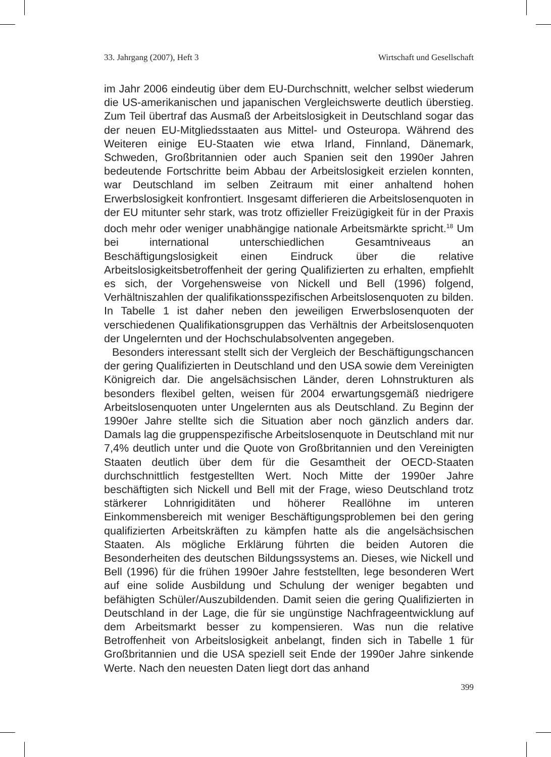33. Jahrgang (2007), Heft 3 Wirtschaft und Gesellschaft
im Jahr 2006 eindeutig über dem EU-Durchschnitt, welcher selbst wiederum die US-amerikanischen und japanischen Vergleichswerte deutlich überstieg. Zum Teil übertraf das Ausmaß der Arbeitslosigkeit in Deutschland sogar das der neuen EU-Mitgliedsstaaten aus Mittel- und Osteuropa. Während des Weiteren einige EU-Staaten wie etwa Irland, Finnland, Dänemark, Schweden, Großbritannien oder auch Spanien seit den 1990er Jahren bedeutende Fortschritte beim Abbau der Arbeitslosigkeit erzielen konnten, war Deutschland im selben Zeitraum mit einer anhaltend hohen Erwerbslosigkeit konfrontiert. Insgesamt differieren die Arbeitslosenquoten in der EU mitunter sehr stark, was trotz offizieller Freizügigkeit für in der Praxis doch mehr oder weniger unabhängige nationale Arbeitsmärkte spricht.<sup>18</sup> Um bei international unterschiedlichen Gesamtniveaus an Beschäftigungslosigkeit einen Eindruck über die relative Arbeitslosigkeitsbetroffenheit der gering Qualifizierten zu erhalten, empfiehlt es sich, der Vorgehensweise von Nickell und Bell (1996) folgend, Verhältniszahlen der qualifikationsspezifischen Arbeitslosenquoten zu bilden. In Tabelle 1 ist daher neben den jeweiligen Erwerbslosenquoten der verschiedenen Qualifikationsgruppen das Verhältnis der Arbeitslosenquoten der Ungelernten und der Hochschulabsolventen angegeben.
Besonders interessant stellt sich der Vergleich der Beschäftigungschancen der gering Qualifizierten in Deutschland und den USA sowie dem Vereinigten Königreich dar. Die angelsächsischen Länder, deren Lohnstrukturen als besonders flexibel gelten, weisen für 2004 erwartungsgemäß niedrigere Arbeitslosenquoten unter Ungelernten aus als Deutschland. Zu Beginn der 1990er Jahre stellte sich die Situation aber noch gänzlich anders dar. Damals lag die gruppenspezifische Arbeitslosenquote in Deutschland mit nur 7,4% deutlich unter und die Quote von Großbritannien und den Vereinigten Staaten deutlich über dem für die Gesamtheit der OECD-Staaten durchschnittlich festgestellten Wert. Noch Mitte der 1990er Jahre beschäftigten sich Nickell und Bell mit der Frage, wieso Deutschland trotz stärkerer Lohnrigiditäten und höherer Reallöhne im unteren Einkommensbereich mit weniger Beschäftigungsproblemen bei den gering qualifizierten Arbeitskräften zu kämpfen hatte als die angelsächsischen Staaten. Als mögliche Erklärung führten die beiden Autoren die Besonderheiten des deutschen Bildungssystems an. Dieses, wie Nickell und Bell (1996) für die frühen 1990er Jahre feststellten, lege besonderen Wert auf eine solide Ausbildung und Schulung der weniger begabten und befähigten Schüler/Auszubildenden. Damit seien die gering Qualifizierten in Deutschland in der Lage, die für sie ungünstige Nachfrageentwicklung auf dem Arbeitsmarkt besser zu kompensieren. Was nun die relative Betroffenheit von Arbeitslosigkeit anbelangt, finden sich in Tabelle 1 für Großbritannien und die USA speziell seit Ende der 1990er Jahre sinkende Werte. Nach den neuesten Daten liegt dort das anhand
399